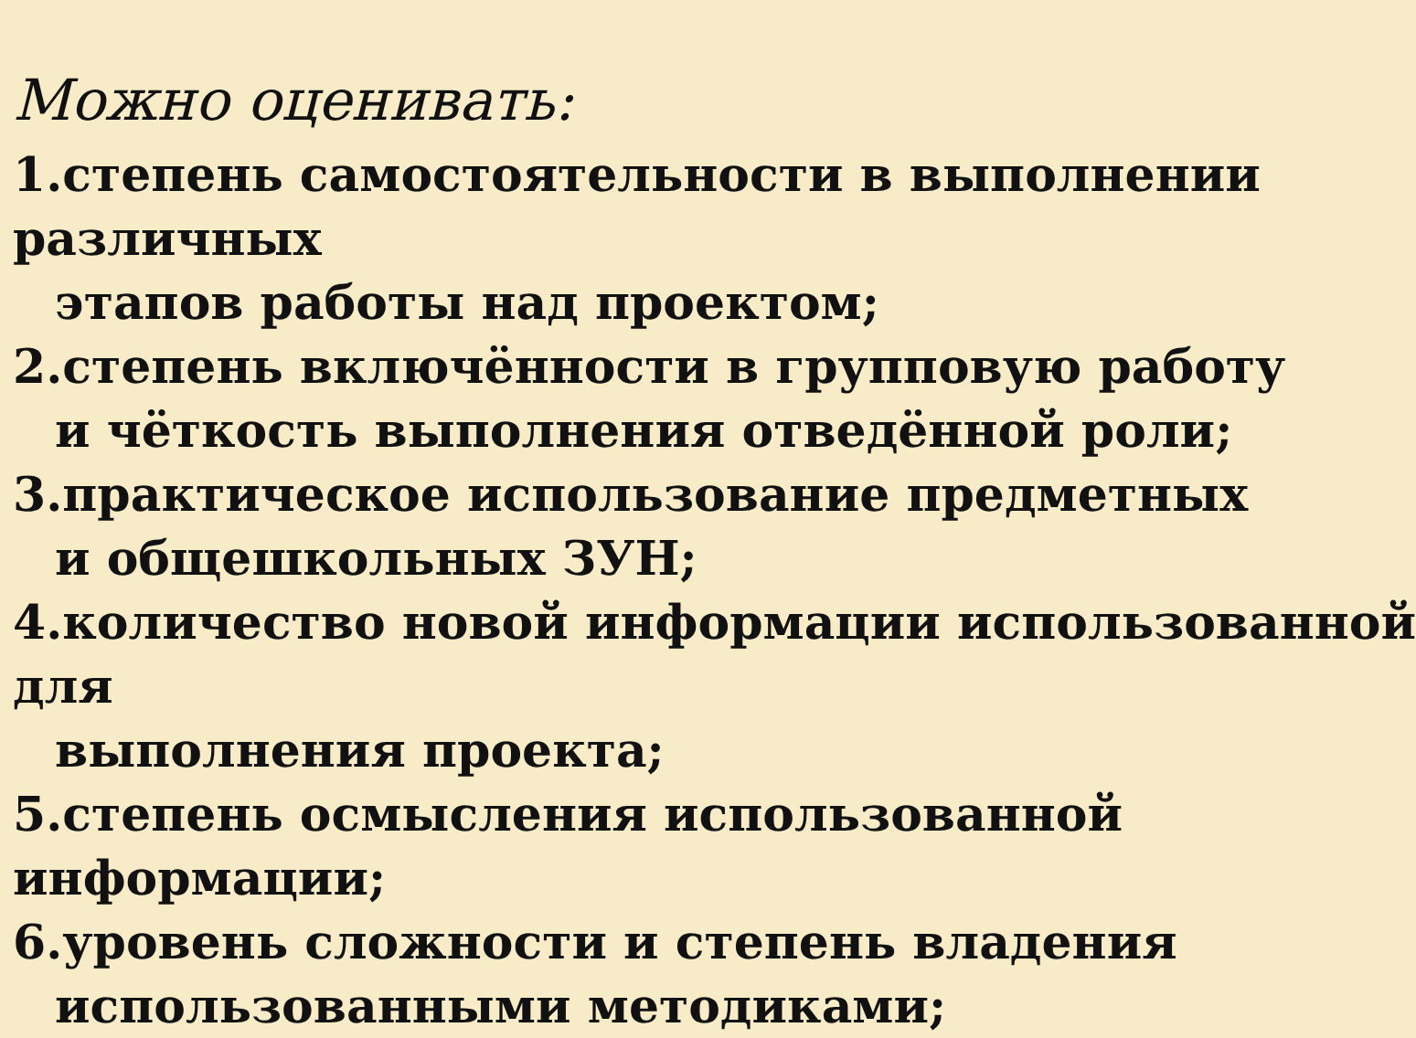Можно оценивать:
1.степень самостоятельности в выполнении
различных
этапов работы над проектом;
2.степень включённости в групповую работу
и чёткость выполнения отведённой роли;
3.практическое использование предметных
и общешкольных ЗУН;
4.количество новой информации использованной
для
выполнения проекта;
5.степень осмысления использованной
информации;
6.уровень сложности и степень владения
использованными методиками;